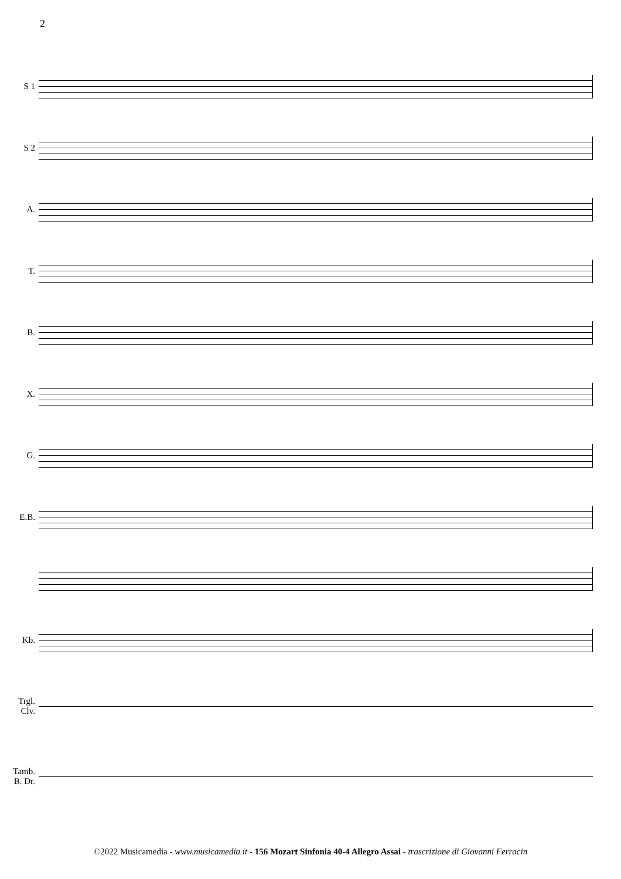2
S 1
S 2
A.
T.
B.
X.
G.
E.B.
Kb.
Trgl.
Clv.
Tamb.
B. Dr.
©2022 Musicamedia - www.musicamedia.it - 156 Mozart Sinfonia 40-4 Allegro Assai - trascrizione di Giovanni Ferracin